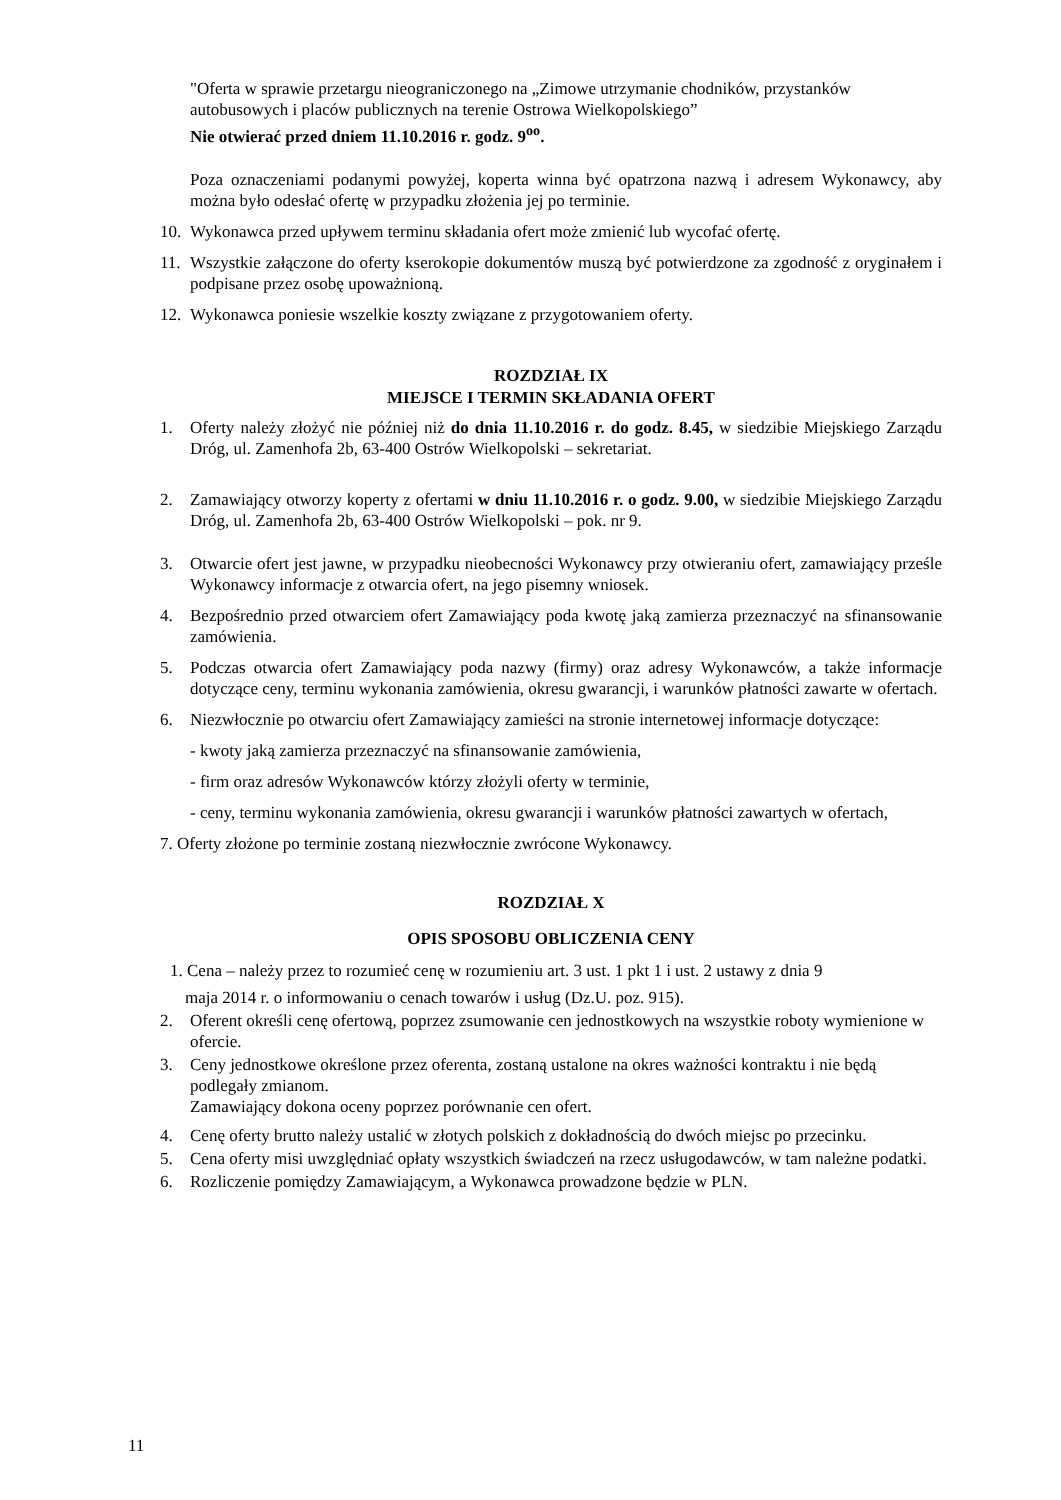"Oferta w sprawie przetargu nieograniczonego na „Zimowe utrzymanie chodników, przystanków autobusowych i placów publicznych na terenie Ostrowa Wielkopolskiego”
Nie otwierać przed dniem 11.10.2016 r. godz. 9<sup>oo</sup>.
Poza oznaczeniami podanymi powyżej, koperta winna być opatrzona nazwą i adresem Wykonawcy, aby można było odesłać ofertę w przypadku złożenia jej po terminie.
10. Wykonawca przed upływem terminu składania ofert może zmienić lub wycofać ofertę.
11. Wszystkie załączone do oferty kserokopie dokumentów muszą być potwierdzone za zgodność z oryginałem i podpisane przez osobę upoważnioną.
12. Wykonawca poniesie wszelkie koszty związane z przygotowaniem oferty.
ROZDZIAŁ IX
MIEJSCE I TERMIN SKŁADANIA OFERT
1. Oferty należy złożyć nie później niż do dnia 11.10.2016 r. do godz. 8.45, w siedzibie Miejskiego Zarządu Dróg, ul. Zamenhofa 2b, 63-400 Ostrów Wielkopolski – sekretariat.
2. Zamawiający otworzy koperty z ofertami w dniu 11.10.2016 r. o godz. 9.00, w siedzibie Miejskiego Zarządu Dróg, ul. Zamenhofa 2b, 63-400 Ostrów Wielkopolski – pok. nr 9.
3. Otwarcie ofert jest jawne, w przypadku nieobecności Wykonawcy przy otwieraniu ofert, zamawiający prześle Wykonawcy informacje z otwarcia ofert, na jego pisemny wniosek.
4. Bezpośrednio przed otwarciem ofert Zamawiający poda kwotę jaką zamierza przeznaczyć na sfinansowanie zamówienia.
5. Podczas otwarcia ofert Zamawiający poda nazwy (firmy) oraz adresy Wykonawców, a także informacje dotyczące ceny, terminu wykonania zamówienia, okresu gwarancji, i warunków płatności zawarte w ofertach.
6. Niezwłocznie po otwarciu ofert Zamawiający zamieści na stronie internetowej informacje dotyczące:
- kwoty jaką zamierza przeznaczyć na sfinansowanie zamówienia,
- firm oraz adresów Wykonawców którzy złożyli oferty w terminie,
- ceny, terminu wykonania zamówienia, okresu gwarancji i warunków płatności zawartych w ofertach,
7. Oferty złożone po terminie zostaną niezwłocznie zwrócone Wykonawcy.
ROZDZIAŁ X
OPIS SPOSOBU OBLICZENIA CENY
1. Cena – należy przez to rozumieć cenę w rozumieniu art. 3 ust. 1 pkt 1 i ust. 2 ustawy z dnia 9
maja 2014 r. o informowaniu o cenach towarów i usług (Dz.U. poz. 915).
2. Oferent określi cenę ofertową, poprzez zsumowanie cen jednostkowych na wszystkie roboty wymienione w ofercie.
3. Ceny jednostkowe określone przez oferenta, zostaną ustalone na okres ważności kontraktu i nie będą podlegały zmianom.
Zamawiający dokona oceny poprzez porównanie cen ofert.
4. Cenę oferty brutto należy ustalić w złotych polskich z dokładnością do dwóch miejsc po przecinku.
5. Cena oferty misi uwzględniać opłaty wszystkich świadczeń na rzecz usługodawców, w tam należne podatki.
6. Rozliczenie pomiędzy Zamawiającym, a Wykonawca prowadzone będzie w PLN.
11